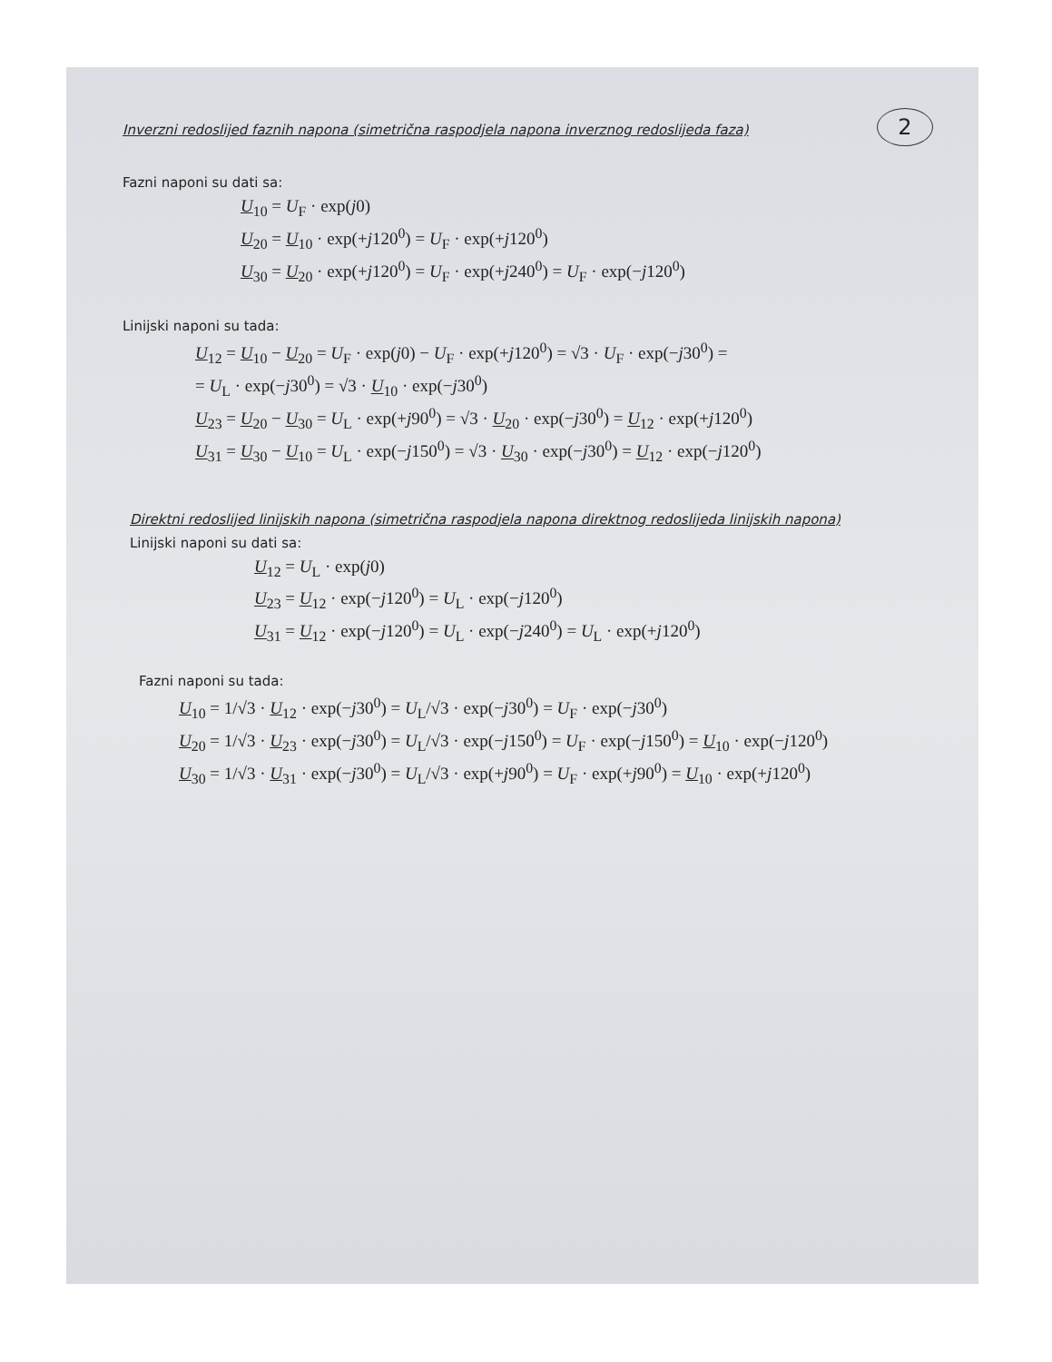2
Inverzni redoslijed faznih napona (simetrična raspodjela napona inverznog redoslijeda faza)
Fazni naponi su dati sa:
U<sub>10</sub> = U<sub>F</sub> · exp(j0)
U<sub>20</sub> = U<sub>10</sub> · exp(+j120<sup>0</sup>) = U<sub>F</sub> · exp(+j120<sup>0</sup>)
U<sub>30</sub> = U<sub>20</sub> · exp(+j120<sup>0</sup>) = U<sub>F</sub> · exp(+j240<sup>0</sup>) = U<sub>F</sub> · exp(−j120<sup>0</sup>)
Linijski naponi su tada:
U<sub>12</sub> = U<sub>10</sub> − U<sub>20</sub> = U<sub>F</sub> · exp(j0) − U<sub>F</sub> · exp(+j120<sup>0</sup>) = √3 · U<sub>F</sub> · exp(−j30<sup>0</sup>) =
= U<sub>L</sub> · exp(−j30<sup>0</sup>) = √3 · U<sub>10</sub> · exp(−j30<sup>0</sup>)
U<sub>23</sub> = U<sub>20</sub> − U<sub>30</sub> = U<sub>L</sub> · exp(+j90<sup>0</sup>) = √3 · U<sub>20</sub> · exp(−j30<sup>0</sup>) = U<sub>12</sub> · exp(+j120<sup>0</sup>)
U<sub>31</sub> = U<sub>30</sub> − U<sub>10</sub> = U<sub>L</sub> · exp(−j150<sup>0</sup>) = √3 · U<sub>30</sub> · exp(−j30<sup>0</sup>) = U<sub>12</sub> · exp(−j120<sup>0</sup>)
Direktni redoslijed linijskih napona (simetrična raspodjela napona direktnog redoslijeda linijskih napona)
Linijski naponi su dati sa:
U<sub>12</sub> = U<sub>L</sub> · exp(j0)
U<sub>23</sub> = U<sub>12</sub> · exp(−j120<sup>0</sup>) = U<sub>L</sub> · exp(−j120<sup>0</sup>)
U<sub>31</sub> = U<sub>12</sub> · exp(−j120<sup>0</sup>) = U<sub>L</sub> · exp(−j240<sup>0</sup>) = U<sub>L</sub> · exp(+j120<sup>0</sup>)
Fazni naponi su tada:
U<sub>10</sub> = 1/√3 · U<sub>12</sub> · exp(−j30<sup>0</sup>) = U<sub>L</sub>/√3 · exp(−j30<sup>0</sup>) = U<sub>F</sub> · exp(−j30<sup>0</sup>)
U<sub>20</sub> = 1/√3 · U<sub>23</sub> · exp(−j30<sup>0</sup>) = U<sub>L</sub>/√3 · exp(−j150<sup>0</sup>) = U<sub>F</sub> · exp(−j150<sup>0</sup>) = U<sub>10</sub> · exp(−j120<sup>0</sup>)
U<sub>30</sub> = 1/√3 · U<sub>31</sub> · exp(−j30<sup>0</sup>) = U<sub>L</sub>/√3 · exp(+j90<sup>0</sup>) = U<sub>F</sub> · exp(+j90<sup>0</sup>) = U<sub>10</sub> · exp(+j120<sup>0</sup>)